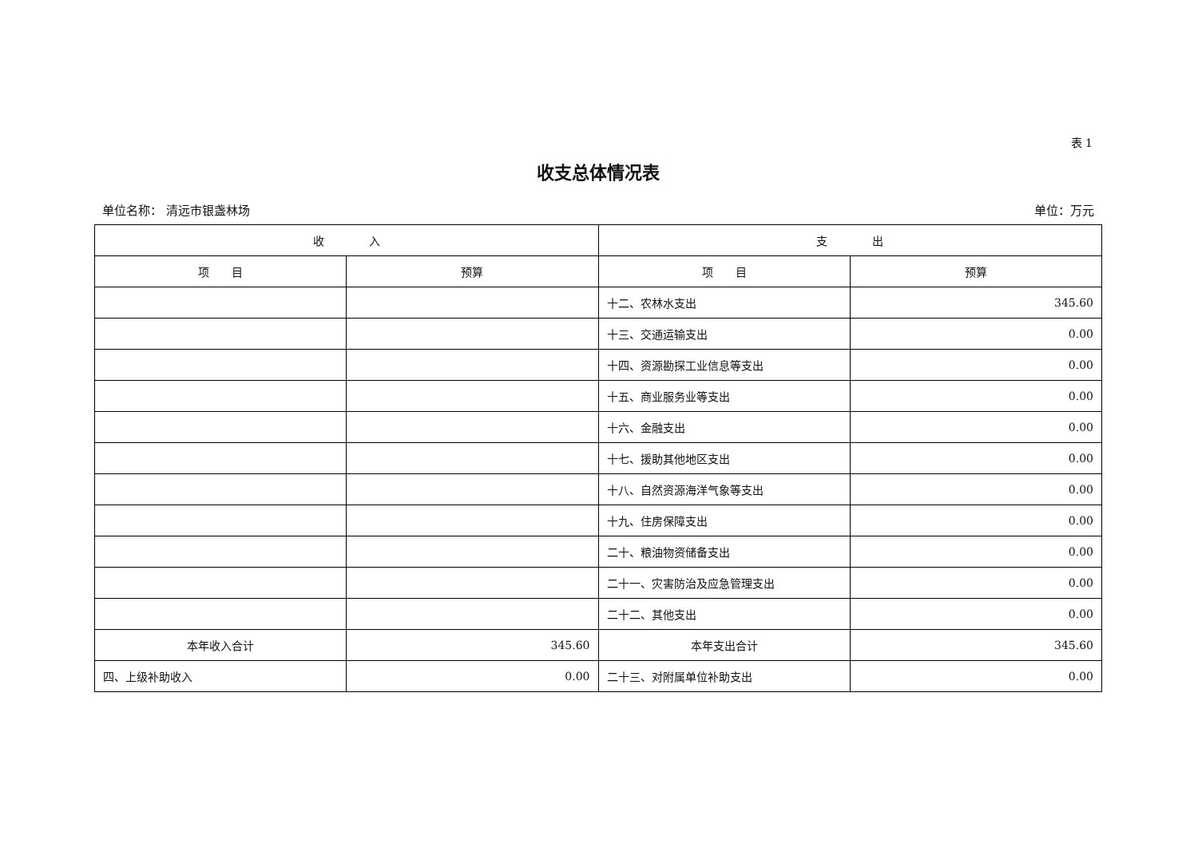表 1
收支总体情况表
单位名称： 清远市银盏林场 单位：万元
| 收 入 | | 支 出 | |
| --- | --- | --- | --- |
| 项 目 | 预算 | 项 目 | 预算 |
| | | 十二、农林水支出 | 345.60 |
| | | 十三、交通运输支出 | 0.00 |
| | | 十四、资源勘探工业信息等支出 | 0.00 |
| | | 十五、商业服务业等支出 | 0.00 |
| | | 十六、金融支出 | 0.00 |
| | | 十七、援助其他地区支出 | 0.00 |
| | | 十八、自然资源海洋气象等支出 | 0.00 |
| | | 十九、住房保障支出 | 0.00 |
| | | 二十、粮油物资储备支出 | 0.00 |
| | | 二十一、灾害防治及应急管理支出 | 0.00 |
| | | 二十二、其他支出 | 0.00 |
| 本年收入合计 | 345.60 | 本年支出合计 | 345.60 |
| 四、上级补助收入 | 0.00 | 二十三、对附属单位补助支出 | 0.00 |